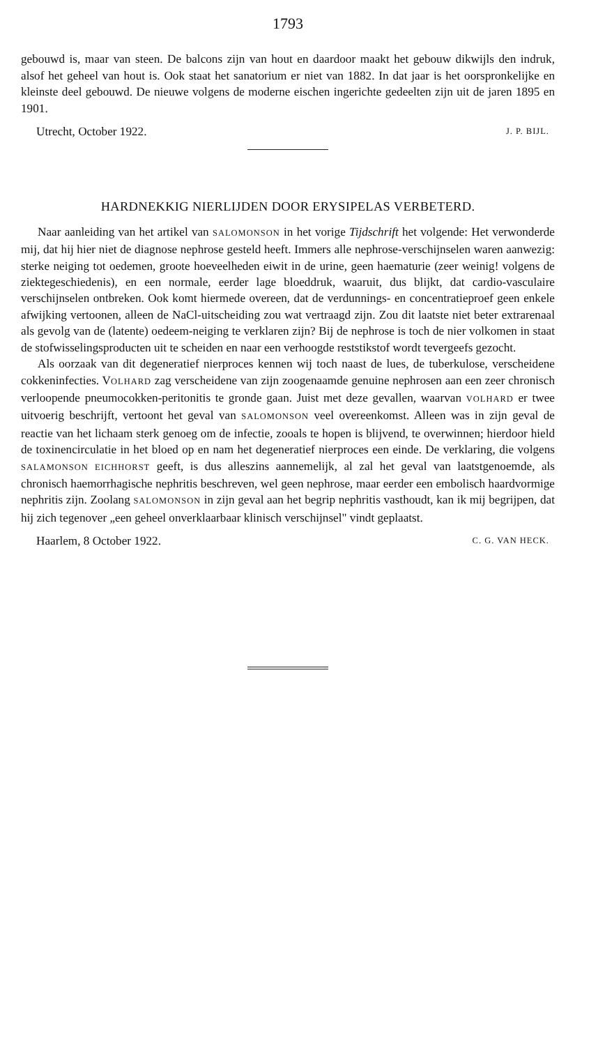1793
gebouwd is, maar van steen. De balcons zijn van hout en daardoor maakt het gebouw dikwijls den indruk, alsof het geheel van hout is. Ook staat het sanatorium er niet van 1882. In dat jaar is het oorspronkelijke en kleinste deel gebouwd. De nieuwe volgens de moderne eischen ingerichte gedeelten zijn uit de jaren 1895 en 1901.
Utrecht, October 1922. J. P. BIJL.
HARDNEKKIG NIERLIJDEN DOOR ERYSIPELAS VERBETERD.
Naar aanleiding van het artikel van SALOMONSON in het vorige Tijdschrift het volgende: Het verwonderde mij, dat hij hier niet de diagnose nephrose gesteld heeft. Immers alle nephrose-verschijnselen waren aanwezig: sterke neiging tot oedemen, groote hoeveelheden eiwit in de urine, geen haematurie (zeer weinig! volgens de ziektegeschiedenis), en een normale, eerder lage bloeddruk, waaruit, dus blijkt, dat cardio-vasculaire verschijnselen ontbreken. Ook komt hiermede overeen, dat de verdunnings- en concentratieproef geen enkele afwijking vertoonen, alleen de NaCl-uitscheiding zou wat vertraagd zijn. Zou dit laatste niet beter extrarenaal als gevolg van de (latente) oedeem-neiging te verklaren zijn? Bij de nephrose is toch de nier volkomen in staat de stofwisselingsproducten uit te scheiden en naar een verhoogde reststikstof wordt tevergeefs gezocht.
Als oorzaak van dit degeneratief nierproces kennen wij toch naast de lues, de tuberkulose, verscheidene cokkeninfecties. VOLHARD zag verscheidene van zijn zoogenaamde genuine nephrosen aan een zeer chronisch verloopende pneumocokken-peritonitis te gronde gaan. Juist met deze gevallen, waarvan VOLHARD er twee uitvoerig beschrijft, vertoont het geval van SALOMONSON veel overeenkomst. Alleen was in zijn geval de reactie van het lichaam sterk genoeg om de infectie, zooals te hopen is blijvend, te overwinnen; hierdoor hield de toxinencirculatie in het bloed op en nam het degeneratief nierproces een einde. De verklaring, die volgens SALAMONSON EICHHORST geeft, is dus alleszins aannemelijk, al zal het geval van laatstgenoemde, als chronisch haemorrhagische nephritis beschreven, wel geen nephrose, maar eerder een embolisch haardvormige nephritis zijn. Zoolang SALOMONSON in zijn geval aan het begrip nephritis vasthoudt, kan ik mij begrijpen, dat hij zich tegenover „een geheel onverklaarbaar klinisch verschijnsel" vindt geplaatst.
Haarlem, 8 October 1922. C. G. VAN HECK.